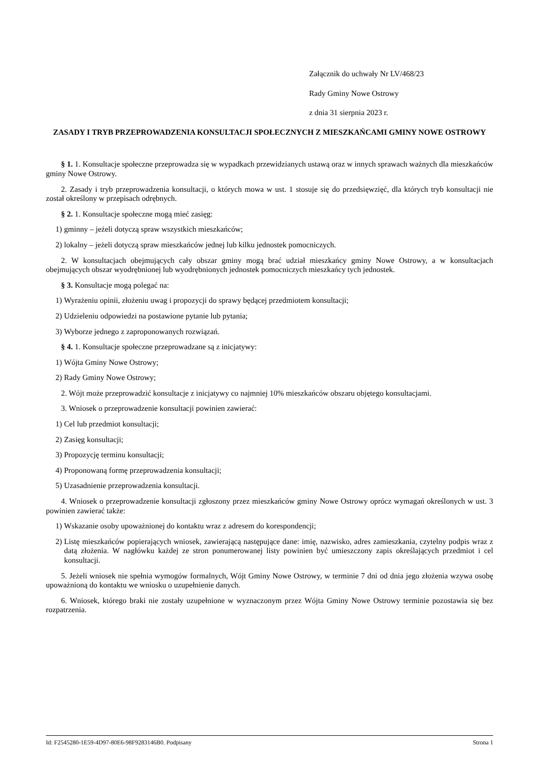Załącznik do uchwały Nr LV/468/23
Rady Gminy Nowe Ostrowy
z dnia 31 sierpnia 2023 r.
ZASADY I TRYB PRZEPROWADZENIA KONSULTACJI SPOŁECZNYCH Z MIESZKAŃCAMI GMINY NOWE OSTROWY
§ 1. 1. Konsultacje społeczne przeprowadza się w wypadkach przewidzianych ustawą oraz w innych sprawach ważnych dla mieszkańców gminy Nowe Ostrowy.
2. Zasady i tryb przeprowadzenia konsultacji, o których mowa w ust. 1 stosuje się do przedsięwzięć, dla których tryb konsultacji nie został określony w przepisach odrębnych.
§ 2. 1. Konsultacje społeczne mogą mieć zasięg:
1) gminny – jeżeli dotyczą spraw wszystkich mieszkańców;
2) lokalny – jeżeli dotyczą spraw mieszkańców jednej lub kilku jednostek pomocniczych.
2. W konsultacjach obejmujących cały obszar gminy mogą brać udział mieszkańcy gminy Nowe Ostrowy, a w konsultacjach obejmujących obszar wyodrębnionej lub wyodrębnionych jednostek pomocniczych mieszkańcy tych jednostek.
§ 3. Konsultacje mogą polegać na:
1) Wyrażeniu opinii, złożeniu uwag i propozycji do sprawy będącej przedmiotem konsultacji;
2) Udzieleniu odpowiedzi na postawione pytanie lub pytania;
3) Wyborze jednego z zaproponowanych rozwiązań.
§ 4. 1. Konsultacje społeczne przeprowadzane są z inicjatywy:
1) Wójta Gminy Nowe Ostrowy;
2) Rady Gminy Nowe Ostrowy;
2. Wójt może przeprowadzić konsultacje z inicjatywy co najmniej 10% mieszkańców obszaru objętego konsultacjami.
3. Wniosek o przeprowadzenie konsultacji powinien zawierać:
1) Cel lub przedmiot konsultacji;
2) Zasięg konsultacji;
3) Propozycję terminu konsultacji;
4) Proponowaną formę przeprowadzenia konsultacji;
5) Uzasadnienie przeprowadzenia konsultacji.
4. Wniosek o przeprowadzenie konsultacji zgłoszony przez mieszkańców gminy Nowe Ostrowy oprócz wymagań określonych w ust. 3 powinien zawierać także:
1) Wskazanie osoby upoważnionej do kontaktu wraz z adresem do korespondencji;
2) Listę mieszkańców popierających wniosek, zawierającą następujące dane: imię, nazwisko, adres zamieszkania, czytelny podpis wraz z datą złożenia. W nagłówku każdej ze stron ponumerowanej listy powinien być umieszczony zapis określających przedmiot i cel konsultacji.
5. Jeżeli wniosek nie spełnia wymogów formalnych, Wójt Gminy Nowe Ostrowy, w terminie 7 dni od dnia jego złożenia wzywa osobę upoważnioną do kontaktu we wniosku o uzupełnienie danych.
6. Wniosek, którego braki nie zostały uzupełnione w wyznaczonym przez Wójta Gminy Nowe Ostrowy terminie pozostawia się bez rozpatrzenia.
Id: F2545280-1E59-4D97-80E6-98F9283146B0. Podpisany Strona 1